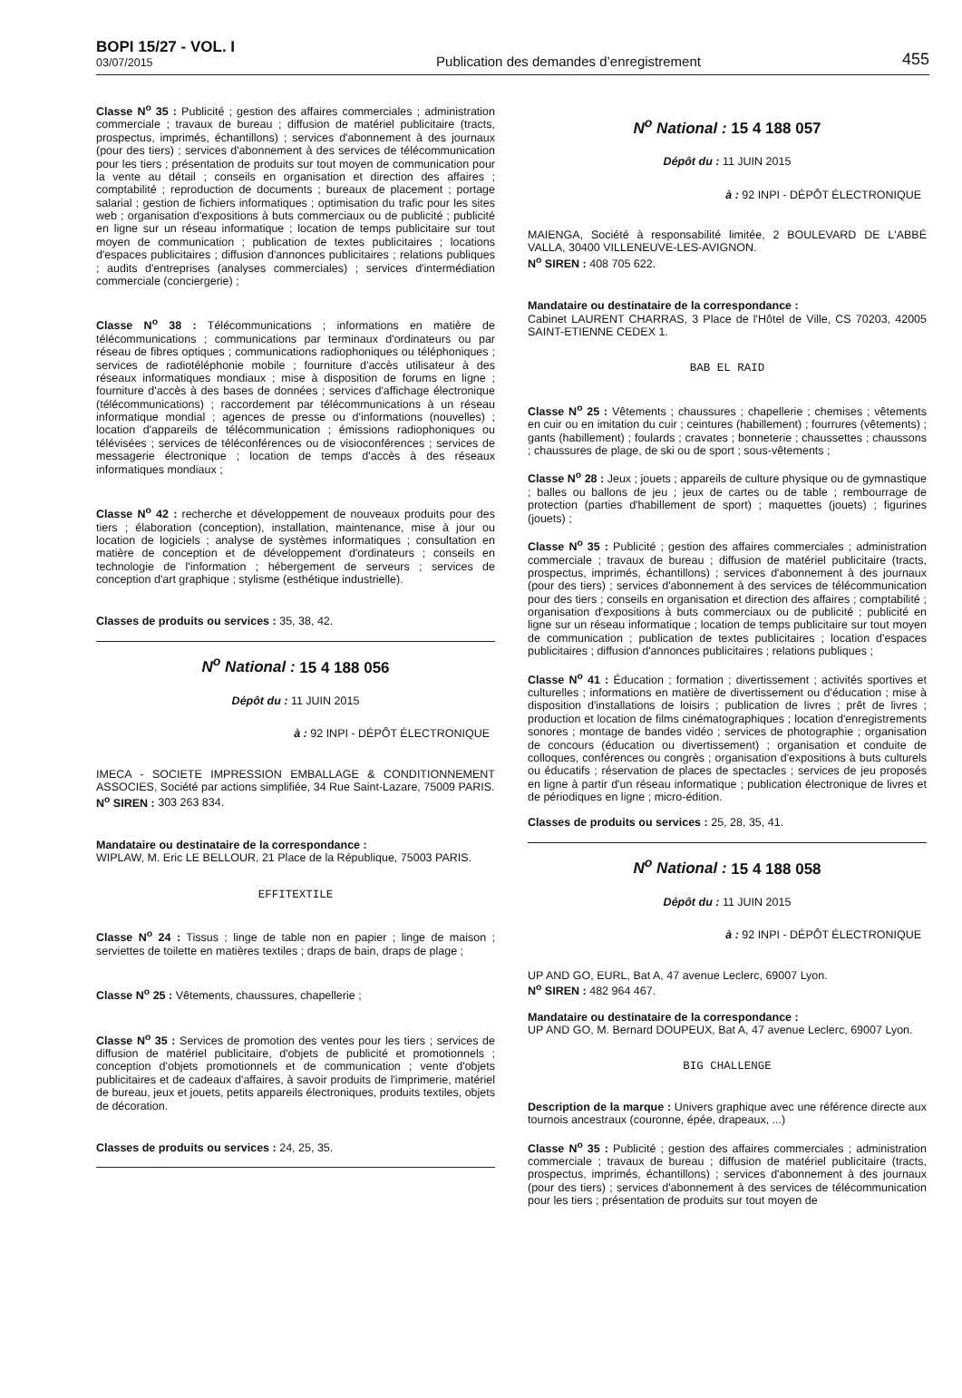BOPI 15/27 - VOL. I
03/07/2015
Publication des demandes d’enregistrement
455
Classe N<sup>o</sup> 35 : Publicité ; gestion des affaires commerciales ; administration commerciale ; travaux de bureau ; diffusion de matériel publicitaire (tracts, prospectus, imprimés, échantillons) ; services d'abonnement à des journaux (pour des tiers) ; services d'abonnement à des services de télécommunication pour les tiers ; présentation de produits sur tout moyen de communication pour la vente au détail ; conseils en organisation et direction des affaires ; comptabilité ; reproduction de documents ; bureaux de placement ; portage salarial ; gestion de fichiers informatiques ; optimisation du trafic pour les sites web ; organisation d'expositions à buts commerciaux ou de publicité ; publicité en ligne sur un réseau informatique ; location de temps publicitaire sur tout moyen de communication ; publication de textes publicitaires ; locations d'espaces publicitaires ; diffusion d'annonces publicitaires ; relations publiques ; audits d'entreprises (analyses commerciales) ; services d'intermédiation commerciale (conciergerie) ;
Classe N<sup>o</sup> 38 : Télécommunications ; informations en matière de télécommunications ; communications par terminaux d'ordinateurs ou par réseau de fibres optiques ; communications radiophoniques ou téléphoniques ; services de radiotéléphonie mobile ; fourniture d'accès utilisateur à des réseaux informatiques mondiaux ; mise à disposition de forums en ligne ; fourniture d'accès à des bases de données ; services d'affichage électronique (télécommunications) ; raccordement par télécommunications à un réseau informatique mondial ; agences de presse ou d'informations (nouvelles) ; location d'appareils de télécommunication ; émissions radiophoniques ou télévisées ; services de téléconférences ou de visioconférences ; services de messagerie électronique ; location de temps d'accès à des réseaux informatiques mondiaux ;
Classe N<sup>o</sup> 42 : recherche et développement de nouveaux produits pour des tiers ; élaboration (conception), installation, maintenance, mise à jour ou location de logiciels ; analyse de systèmes informatiques ; consultation en matière de conception et de développement d'ordinateurs ; conseils en technologie de l'information ; hébergement de serveurs ; services de conception d'art graphique ; stylisme (esthétique industrielle).
Classes de produits ou services : 35, 38, 42.
N<sup>o</sup> National : 15 4 188 056
Dépôt du : 11 JUIN 2015
à : 92 INPI - DÉPÔT ÉLECTRONIQUE
IMECA - SOCIETE IMPRESSION EMBALLAGE & CONDITIONNEMENT ASSOCIES, Société par actions simplifiée, 34 Rue Saint-Lazare, 75009 PARIS.
N<sup>o</sup> SIREN : 303 263 834.
Mandataire ou destinataire de la correspondance :
WIPLAW, M. Eric LE BELLOUR, 21 Place de la République, 75003 PARIS.
EFFITEXTILE
Classe N<sup>o</sup> 24 : Tissus ; linge de table non en papier ; linge de maison ; serviettes de toilette en matières textiles ; draps de bain, draps de plage ;
Classe N<sup>o</sup> 25 : Vêtements, chaussures, chapellerie ;
Classe N<sup>o</sup> 35 : Services de promotion des ventes pour les tiers ; services de diffusion de matériel publicitaire, d'objets de publicité et promotionnels ; conception d'objets promotionnels et de communication ; vente d'objets publicitaires et de cadeaux d'affaires, à savoir produits de l'imprimerie, matériel de bureau, jeux et jouets, petits appareils électroniques, produits textiles, objets de décoration.
Classes de produits ou services : 24, 25, 35.
N<sup>o</sup> National : 15 4 188 057
Dépôt du : 11 JUIN 2015
à : 92 INPI - DÉPÔT ÉLECTRONIQUE
MAIENGA, Société à responsabilité limitée, 2 BOULEVARD DE L'ABBÉ VALLA, 30400 VILLENEUVE-LES-AVIGNON.
N<sup>o</sup> SIREN : 408 705 622.
Mandataire ou destinataire de la correspondance :
Cabinet LAURENT CHARRAS, 3 Place de l'Hôtel de Ville, CS 70203, 42005 SAINT-ETIENNE CEDEX 1.
BAB EL RAID
Classe N<sup>o</sup> 25 : Vêtements ; chaussures ; chapellerie ; chemises ; vêtements en cuir ou en imitation du cuir ; ceintures (habillement) ; fourrures (vêtements) ; gants (habillement) ; foulards ; cravates ; bonneterie ; chaussettes ; chaussons ; chaussures de plage, de ski ou de sport ; sous-vêtements ;
Classe N<sup>o</sup> 28 : Jeux ; jouets ; appareils de culture physique ou de gymnastique ; balles ou ballons de jeu ; jeux de cartes ou de table ; rembourrage de protection (parties d'habillement de sport) ; maquettes (jouets) ; figurines (jouets) ;
Classe N<sup>o</sup> 35 : Publicité ; gestion des affaires commerciales ; administration commerciale ; travaux de bureau ; diffusion de matériel publicitaire (tracts, prospectus, imprimés, échantillons) ; services d'abonnement à des journaux (pour des tiers) ; services d'abonnement à des services de télécommunication pour des tiers ; conseils en organisation et direction des affaires ; comptabilité ; organisation d'expositions à buts commerciaux ou de publicité ; publicité en ligne sur un réseau informatique ; location de temps publicitaire sur tout moyen de communication ; publication de textes publicitaires ; location d'espaces publicitaires ; diffusion d'annonces publicitaires ; relations publiques ;
Classe N<sup>o</sup> 41 : Éducation ; formation ; divertissement ; activités sportives et culturelles ; informations en matière de divertissement ou d'éducation ; mise à disposition d'installations de loisirs ; publication de livres ; prêt de livres ; production et location de films cinématographiques ; location d'enregistrements sonores ; montage de bandes vidéo ; services de photographie ; organisation de concours (éducation ou divertissement) ; organisation et conduite de colloques, conférences ou congrès ; organisation d'expositions à buts culturels ou éducatifs ; réservation de places de spectacles ; services de jeu proposés en ligne à partir d'un réseau informatique ; publication électronique de livres et de périodiques en ligne ; micro-édition.
Classes de produits ou services : 25, 28, 35, 41.
N<sup>o</sup> National : 15 4 188 058
Dépôt du : 11 JUIN 2015
à : 92 INPI - DÉPÔT ÉLECTRONIQUE
UP AND GO, EURL, Bat A, 47 avenue Leclerc, 69007 Lyon.
N<sup>o</sup> SIREN : 482 964 467.
Mandataire ou destinataire de la correspondance :
UP AND GO, M. Bernard DOUPEUX, Bat A, 47 avenue Leclerc, 69007 Lyon.
BIG CHALLENGE
Description de la marque : Univers graphique avec une référence directe aux tournois ancestraux (couronne, épée, drapeaux, ...)
Classe N<sup>o</sup> 35 : Publicité ; gestion des affaires commerciales ; administration commerciale ; travaux de bureau ; diffusion de matériel publicitaire (tracts, prospectus, imprimés, échantillons) ; services d'abonnement à des journaux (pour des tiers) ; services d'abonnement à des services de télécommunication pour les tiers ; présentation de produits sur tout moyen de